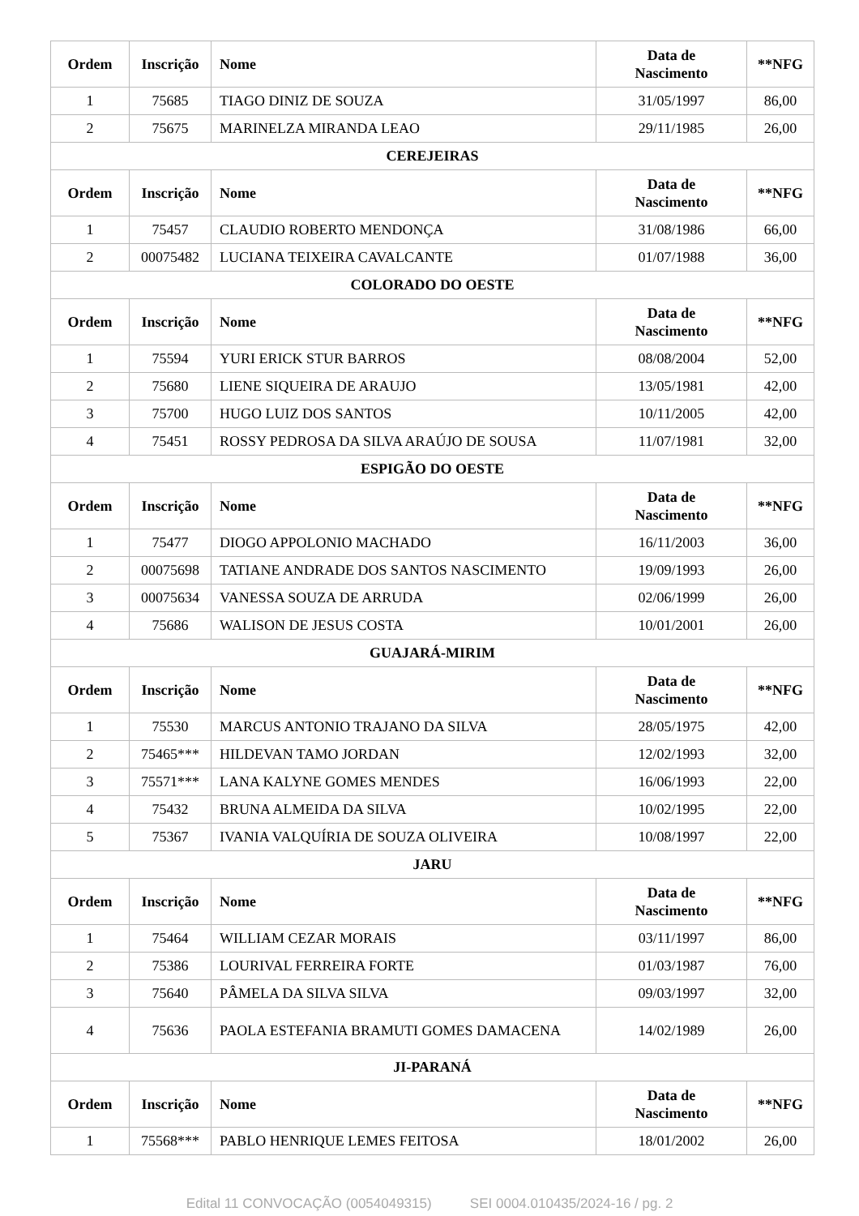| Ordem | Inscrição | Nome | Data de Nascimento | **NFG |
| --- | --- | --- | --- | --- |
| 1 | 75685 | TIAGO DINIZ DE SOUZA | 31/05/1997 | 86,00 |
| 2 | 75675 | MARINELZA MIRANDA LEAO | 29/11/1985 | 26,00 |
| CEREJEIRAS | | | | |
| Ordem | Inscrição | Nome | Data de Nascimento | **NFG |
| 1 | 75457 | CLAUDIO ROBERTO MENDONÇA | 31/08/1986 | 66,00 |
| 2 | 00075482 | LUCIANA TEIXEIRA CAVALCANTE | 01/07/1988 | 36,00 |
| COLORADO DO OESTE | | | | |
| Ordem | Inscrição | Nome | Data de Nascimento | **NFG |
| 1 | 75594 | YURI ERICK STUR BARROS | 08/08/2004 | 52,00 |
| 2 | 75680 | LIENE SIQUEIRA DE ARAUJO | 13/05/1981 | 42,00 |
| 3 | 75700 | HUGO LUIZ DOS SANTOS | 10/11/2005 | 42,00 |
| 4 | 75451 | ROSSY PEDROSA DA SILVA ARAÚJO DE SOUSA | 11/07/1981 | 32,00 |
| ESPIGÃO DO OESTE | | | | |
| Ordem | Inscrição | Nome | Data de Nascimento | **NFG |
| 1 | 75477 | DIOGO APPOLONIO MACHADO | 16/11/2003 | 36,00 |
| 2 | 00075698 | TATIANE ANDRADE DOS SANTOS NASCIMENTO | 19/09/1993 | 26,00 |
| 3 | 00075634 | VANESSA SOUZA DE ARRUDA | 02/06/1999 | 26,00 |
| 4 | 75686 | WALISON DE JESUS COSTA | 10/01/2001 | 26,00 |
| GUAJARÁ-MIRIM | | | | |
| Ordem | Inscrição | Nome | Data de Nascimento | **NFG |
| 1 | 75530 | MARCUS ANTONIO TRAJANO DA SILVA | 28/05/1975 | 42,00 |
| 2 | 75465*** | HILDEVAN TAMO JORDAN | 12/02/1993 | 32,00 |
| 3 | 75571*** | LANA KALYNE GOMES MENDES | 16/06/1993 | 22,00 |
| 4 | 75432 | BRUNA ALMEIDA DA SILVA | 10/02/1995 | 22,00 |
| 5 | 75367 | IVANIA VALQUÍRIA DE SOUZA OLIVEIRA | 10/08/1997 | 22,00 |
| JARU | | | | |
| Ordem | Inscrição | Nome | Data de Nascimento | **NFG |
| 1 | 75464 | WILLIAM CEZAR MORAIS | 03/11/1997 | 86,00 |
| 2 | 75386 | LOURIVAL FERREIRA FORTE | 01/03/1987 | 76,00 |
| 3 | 75640 | PÂMELA DA SILVA SILVA | 09/03/1997 | 32,00 |
| 4 | 75636 | PAOLA ESTEFANIA BRAMUTI GOMES DAMACENA | 14/02/1989 | 26,00 |
| JI-PARANÁ | | | | |
| Ordem | Inscrição | Nome | Data de Nascimento | **NFG |
| 1 | 75568*** | PABLO HENRIQUE LEMES FEITOSA | 18/01/2002 | 26,00 |
Edital 11 CONVOCAÇÃO (0054049315) SEI 0004.010435/2024-16 / pg. 2